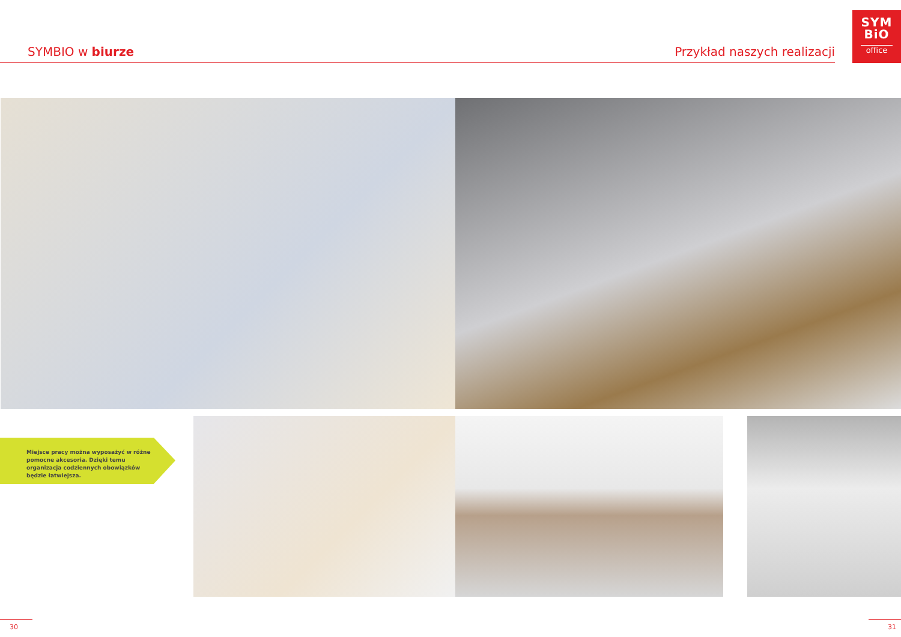SYMBIO w biurze Przykład naszych realizacji
SYM
BiO
office
Miejsce pracy można wyposażyć w różne pomocne akcesoria. Dzięki temu organizacja codziennych obowiązków będzie łatwiejsza.
30 31